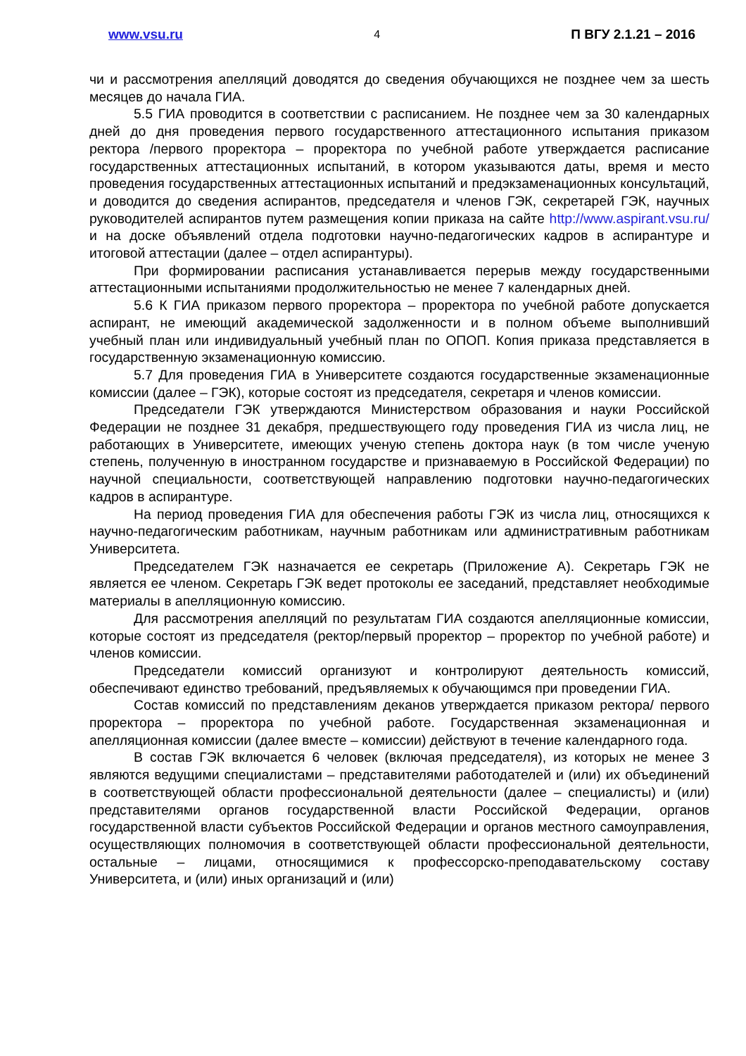www.vsu.ru 4 П ВГУ 2.1.21 – 2016
чи и рассмотрения апелляций доводятся до сведения обучающихся не позднее чем за шесть месяцев до начала ГИА.
5.5 ГИА проводится в соответствии с расписанием. Не позднее чем за 30 календарных дней до дня проведения первого государственного аттестационного испытания приказом ректора /первого проректора – проректора по учебной работе утверждается расписание государственных аттестационных испытаний, в котором указываются даты, время и место проведения государственных аттестационных испытаний и предэкзаменационных консультаций, и доводится до сведения аспирантов, председателя и членов ГЭК, секретарей ГЭК, научных руководителей аспирантов путем размещения копии приказа на сайте http://www.aspirant.vsu.ru/ и на доске объявлений отдела подготовки научно-педагогических кадров в аспирантуре и итоговой аттестации (далее – отдел аспирантуры).
При формировании расписания устанавливается перерыв между государственными аттестационными испытаниями продолжительностью не менее 7 календарных дней.
5.6 К ГИА приказом первого проректора – проректора по учебной работе допускается аспирант, не имеющий академической задолженности и в полном объеме выполнивший учебный план или индивидуальный учебный план по ОПОП. Копия приказа представляется в государственную экзаменационную комиссию.
5.7 Для проведения ГИА в Университете создаются государственные экзаменационные комиссии (далее – ГЭК), которые состоят из председателя, секретаря и членов комиссии.
Председатели ГЭК утверждаются Министерством образования и науки Российской Федерации не позднее 31 декабря, предшествующего году проведения ГИА из числа лиц, не работающих в Университете, имеющих ученую степень доктора наук (в том числе ученую степень, полученную в иностранном государстве и признаваемую в Российской Федерации) по научной специальности, соответствующей направлению подготовки научно-педагогических кадров в аспирантуре.
На период проведения ГИА для обеспечения работы ГЭК из числа лиц, относящихся к научно-педагогическим работникам, научным работникам или административным работникам Университета.
Председателем ГЭК назначается ее секретарь (Приложение А). Секретарь ГЭК не является ее членом. Секретарь ГЭК ведет протоколы ее заседаний, представляет необходимые материалы в апелляционную комиссию.
Для рассмотрения апелляций по результатам ГИА создаются апелляционные комиссии, которые состоят из председателя (ректор/первый проректор – проректор по учебной работе) и членов комиссии.
Председатели комиссий организуют и контролируют деятельность комиссий, обеспечивают единство требований, предъявляемых к обучающимся при проведении ГИА.
Состав комиссий по представлениям деканов утверждается приказом ректора/ первого проректора – проректора по учебной работе. Государственная экзаменационная и апелляционная комиссии (далее вместе – комиссии) действуют в течение календарного года.
В состав ГЭК включается 6 человек (включая председателя), из которых не менее 3 являются ведущими специалистами – представителями работодателей и (или) их объединений в соответствующей области профессиональной деятельности (далее – специалисты) и (или) представителями органов государственной власти Российской Федерации, органов государственной власти субъектов Российской Федерации и органов местного самоуправления, осуществляющих полномочия в соответствующей области профессиональной деятельности, остальные – лицами, относящимися к профессорско-преподавательскому составу Университета, и (или) иных организаций и (или)